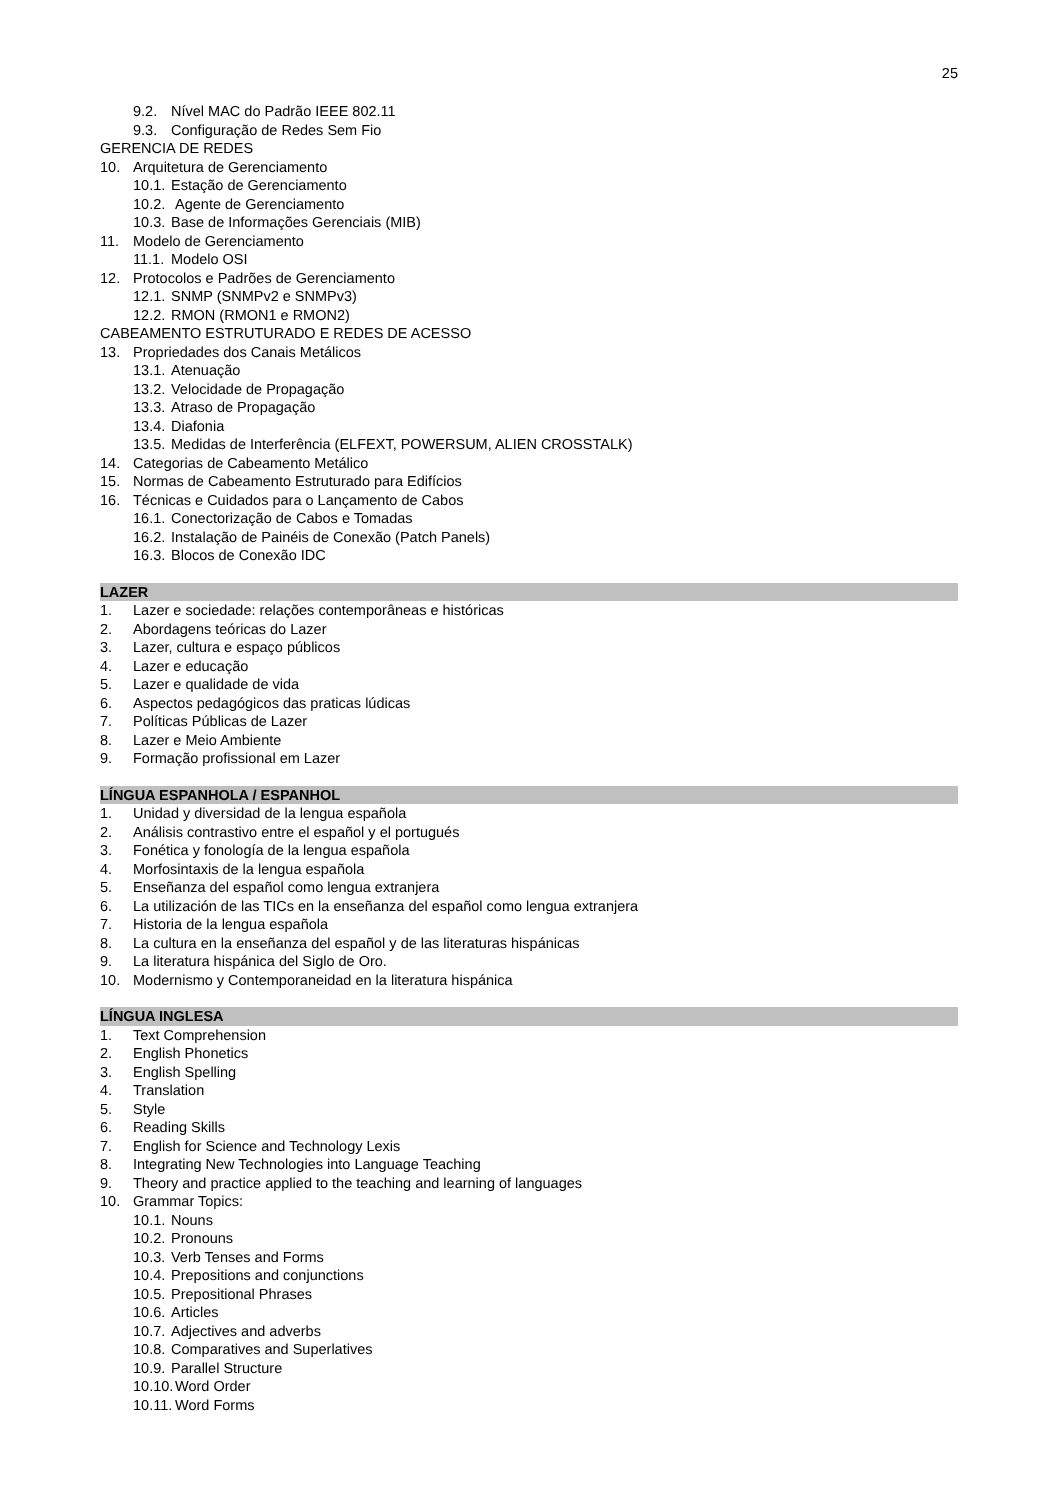25
9.2. Nível MAC do Padrão IEEE 802.11
9.3. Configuração de Redes Sem Fio
GERENCIA DE REDES
10. Arquitetura de Gerenciamento
10.1. Estação de Gerenciamento
10.2. Agente de Gerenciamento
10.3. Base de Informações Gerenciais (MIB)
11. Modelo de Gerenciamento
11.1. Modelo OSI
12. Protocolos e Padrões de Gerenciamento
12.1. SNMP (SNMPv2 e SNMPv3)
12.2. RMON (RMON1 e RMON2)
CABEAMENTO ESTRUTURADO E REDES DE ACESSO
13. Propriedades dos Canais Metálicos
13.1. Atenuação
13.2. Velocidade de Propagação
13.3. Atraso de Propagação
13.4. Diafonia
13.5. Medidas de Interferência (ELFEXT, POWERSUM, ALIEN CROSSTALK)
14. Categorias de Cabeamento Metálico
15. Normas de Cabeamento Estruturado para Edifícios
16. Técnicas e Cuidados para o Lançamento de Cabos
16.1. Conectorização de Cabos e Tomadas
16.2. Instalação de Painéis de Conexão (Patch Panels)
16.3. Blocos de Conexão IDC
LAZER
1. Lazer e sociedade: relações contemporâneas e históricas
2. Abordagens teóricas do Lazer
3. Lazer, cultura e espaço públicos
4. Lazer e educação
5. Lazer e qualidade de vida
6. Aspectos pedagógicos das praticas lúdicas
7. Políticas Públicas de Lazer
8. Lazer e Meio Ambiente
9. Formação profissional em Lazer
LÍNGUA ESPANHOLA / ESPANHOL
1. Unidad y diversidad de la lengua española
2. Análisis contrastivo entre el español y el portugués
3. Fonética y fonología de la lengua española
4. Morfosintaxis de la lengua española
5. Enseñanza del español como lengua extranjera
6. La utilización de las TICs en la enseñanza del español como lengua extranjera
7. Historia de la lengua española
8. La cultura en la enseñanza del español y de las literaturas hispánicas
9. La literatura hispánica del Siglo de Oro.
10. Modernismo y Contemporaneidad en la literatura hispánica
LÍNGUA INGLESA
1. Text Comprehension
2. English Phonetics
3. English Spelling
4. Translation
5. Style
6. Reading Skills
7. English for Science and Technology Lexis
8. Integrating New Technologies into Language Teaching
9. Theory and practice applied to the teaching and learning of languages
10. Grammar Topics:
10.1. Nouns
10.2. Pronouns
10.3. Verb Tenses and Forms
10.4. Prepositions and conjunctions
10.5. Prepositional Phrases
10.6. Articles
10.7. Adjectives and adverbs
10.8. Comparatives and Superlatives
10.9. Parallel Structure
10.10. Word Order
10.11. Word Forms